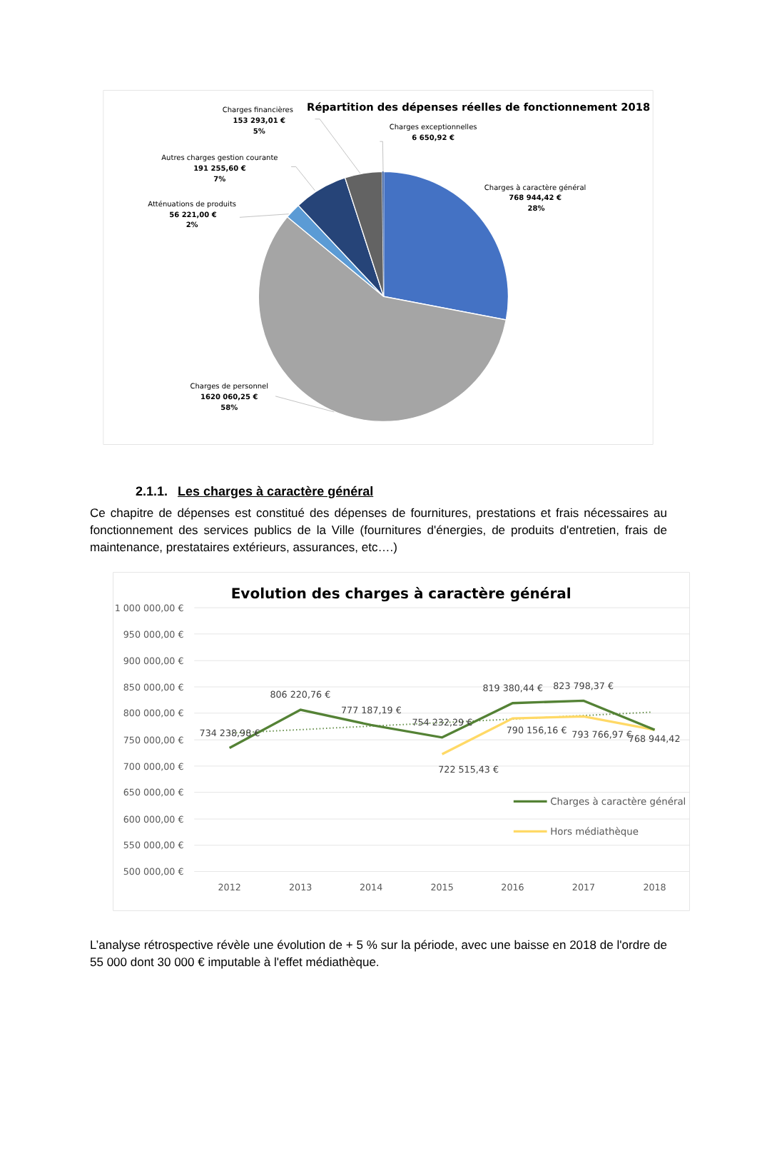Répartition des dépenses réelles de fonctionnement 2018
Charges financières
153 293,01 €
5%
Charges exceptionnelles
6 650,92 €
Autres charges gestion courante
191 255,60 €
7%
Charges à caractère général
768 944,42 €
28%
Atténuations de produits
56 221,00 €
2%
Charges de personnel
1620 060,25 €
58%
2.1.1. Les charges à caractère général
Ce chapitre de dépenses est constitué des dépenses de fournitures, prestations et frais nécessaires au fonctionnement des services publics de la Ville (fournitures d'énergies, de produits d'entretien, frais de maintenance, prestataires extérieurs, assurances, etc….)
Evolution des charges à caractère général
1 000 000,00 €
950 000,00 €
900 000,00 €
850 000,00 €
800 000,00 €
750 000,00 €
700 000,00 €
650 000,00 €
600 000,00 €
550 000,00 €
500 000,00 €
2012
2013
2014
2015
2016
2017
2018
734 238,98 €
806 220,76 €
777 187,19 €
754 232,29 €
819 380,44 €
823 798,37 €
768 944,42
790 156,16 €
793 766,97 €
722 515,43 €
Charges à caractère général
Hors médiathèque
L’analyse rétrospective révèle une évolution de + 5 % sur la période, avec une baisse en 2018 de l'ordre de 55 000 dont 30 000 € imputable à l'effet médiathèque.